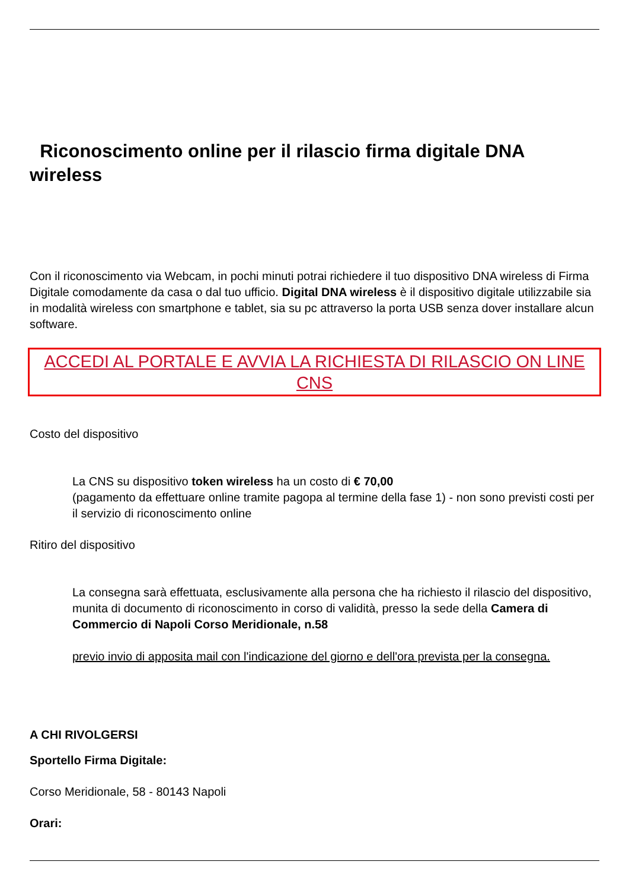Riconoscimento online per il rilascio firma digitale DNA wireless
Con il riconoscimento via Webcam, in pochi minuti potrai richiedere il tuo dispositivo DNA wireless di Firma Digitale comodamente da casa o dal tuo ufficio. Digital DNA wireless è il dispositivo digitale utilizzabile sia in modalità wireless con smartphone e tablet, sia su pc attraverso la porta USB senza dover installare alcun software.
ACCEDI AL PORTALE E AVVIA LA RICHIESTA DI RILASCIO ON LINE CNS
Costo del dispositivo
La CNS su dispositivo token wireless ha un costo di € 70,00
(pagamento da effettuare online tramite pagopa al termine della fase 1) - non sono previsti costi per il servizio di riconoscimento online
Ritiro del dispositivo
La consegna sarà effettuata, esclusivamente alla persona che ha richiesto il rilascio del dispositivo, munita di documento di riconoscimento in corso di validità, presso la sede della Camera di Commercio di Napoli Corso Meridionale, n.58
previo invio di apposita mail con l'indicazione del giorno e dell'ora prevista per la consegna.
A CHI RIVOLGERSI
Sportello Firma Digitale:
Corso Meridionale, 58 - 80143 Napoli
Orari: